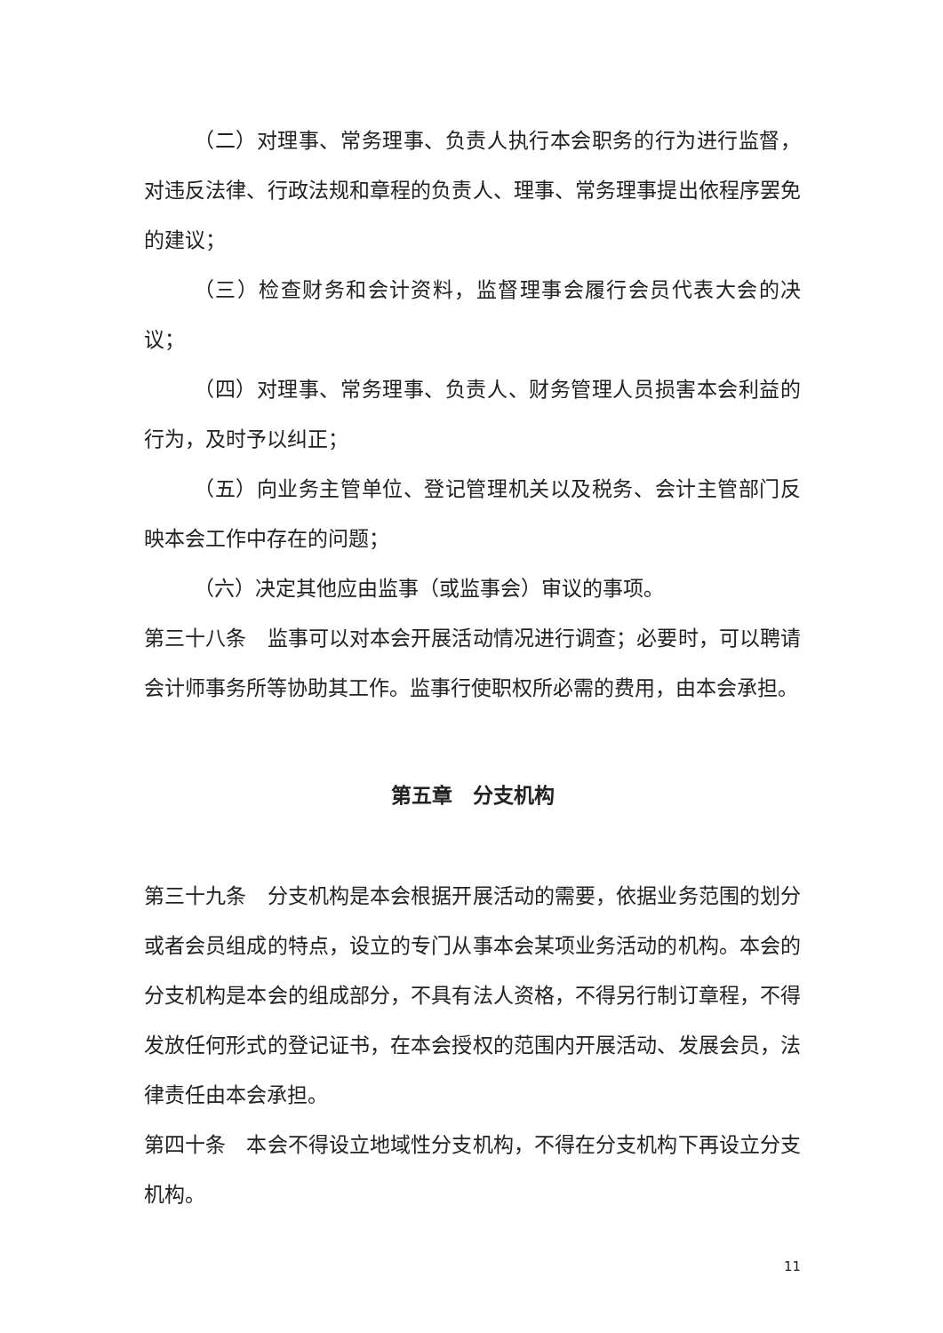（二）对理事、常务理事、负责人执行本会职务的行为进行监督，对违反法律、行政法规和章程的负责人、理事、常务理事提出依程序罢免的建议；
（三）检查财务和会计资料，监督理事会履行会员代表大会的决议；
（四）对理事、常务理事、负责人、财务管理人员损害本会利益的行为，及时予以纠正；
（五）向业务主管单位、登记管理机关以及税务、会计主管部门反映本会工作中存在的问题；
（六）决定其他应由监事（或监事会）审议的事项。
第三十八条　监事可以对本会开展活动情况进行调查；必要时，可以聘请会计师事务所等协助其工作。监事行使职权所必需的费用，由本会承担。
第五章　分支机构
第三十九条　分支机构是本会根据开展活动的需要，依据业务范围的划分或者会员组成的特点，设立的专门从事本会某项业务活动的机构。本会的分支机构是本会的组成部分，不具有法人资格，不得另行制订章程，不得发放任何形式的登记证书，在本会授权的范围内开展活动、发展会员，法律责任由本会承担。
第四十条　本会不得设立地域性分支机构，不得在分支机构下再设立分支机构。
11